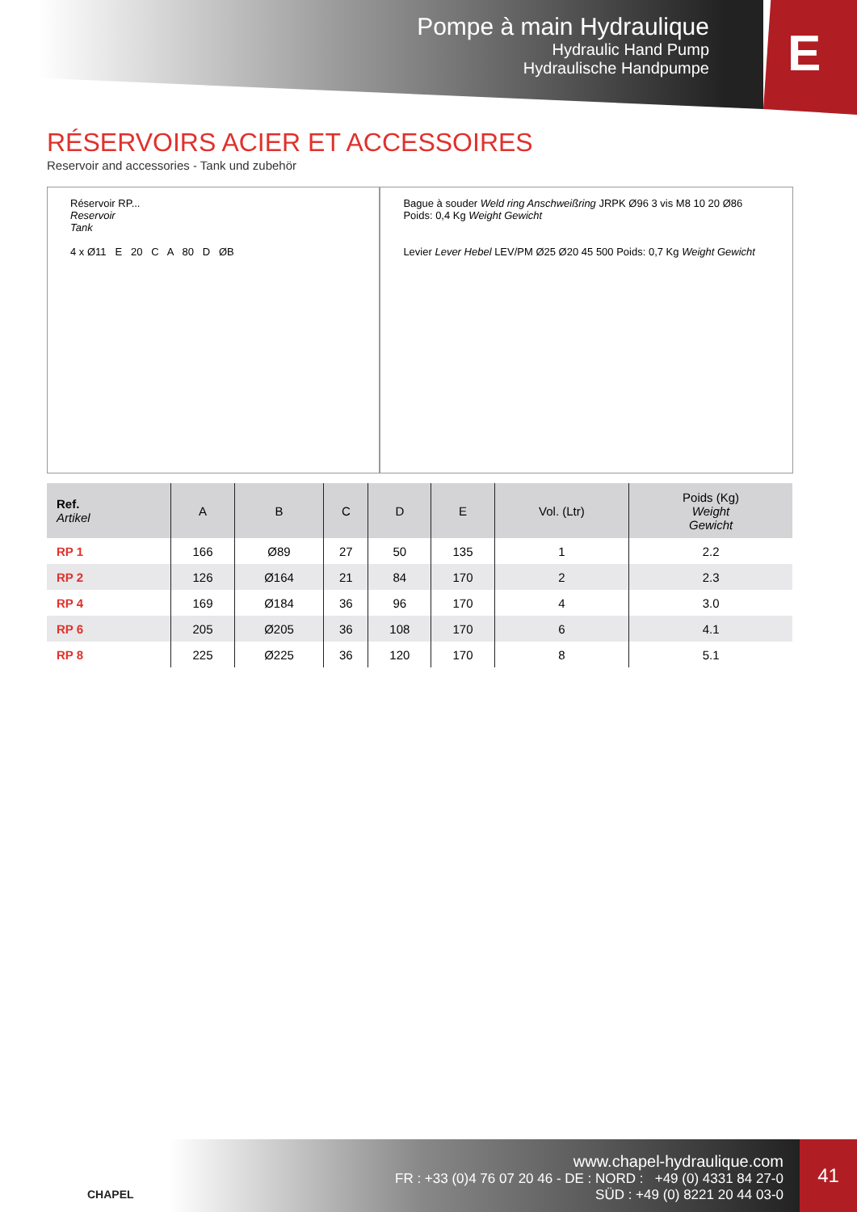Pompe à main Hydraulique
Hydraulic Hand Pump
Hydraulische Handpumpe
E
RÉSERVOIRS ACIER ET ACCESSOIRES
Reservoir and accessories - Tank und zubehör
Réservoir RP...
Reservoir
Tank
4 x Ø11 E 20 C A 80 D ØB
Bague à souder Weld ring Anschweißring JRPK Ø96 3 vis M8 10 20 Ø86 Poids: 0,4 Kg Weight Gewicht
Levier Lever Hebel LEV/PM Ø25 Ø20 45 500 Poids: 0,7 Kg Weight Gewicht
| Ref. Artikel | A | B | C | D | E | Vol. (Ltr) | Poids (Kg) Weight Gewicht |
| --- | --- | --- | --- | --- | --- | --- | --- |
| RP 1 | 166 | Ø89 | 27 | 50 | 135 | 1 | 2.2 |
| RP 2 | 126 | Ø164 | 21 | 84 | 170 | 2 | 2.3 |
| RP 4 | 169 | Ø184 | 36 | 96 | 170 | 4 | 3.0 |
| RP 6 | 205 | Ø205 | 36 | 108 | 170 | 6 | 4.1 |
| RP 8 | 225 | Ø225 | 36 | 120 | 170 | 8 | 5.1 |
CHAPEL
www.chapel-hydraulique.com
FR : +33 (0)4 76 07 20 46 - DE : NORD : +49 (0) 4331 84 27-0
SÜD : +49 (0) 8221 20 44 03-0
41